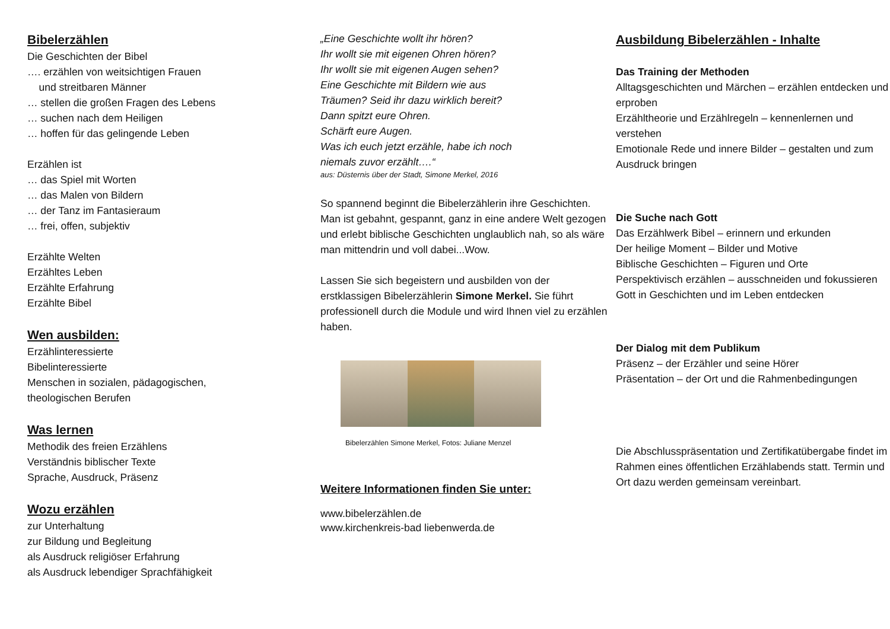Bibelerzählen
Die Geschichten der Bibel
…. erzählen von weitsichtigen Frauen
und streitbaren Männer
… stellen die großen Fragen des Lebens
… suchen nach dem Heiligen
… hoffen für das gelingende Leben
Erzählen ist
… das Spiel mit Worten
… das Malen von Bildern
… der Tanz im Fantasieraum
… frei, offen, subjektiv
Erzählte Welten
Erzähltes Leben
Erzählte Erfahrung
Erzählte Bibel
Wen ausbilden:
Erzählinteressierte
Bibelinteressierte
Menschen in sozialen, pädagogischen,
theologischen Berufen
Was lernen
Methodik des freien Erzählens
Verständnis biblischer Texte
Sprache, Ausdruck, Präsenz
Wozu erzählen
zur Unterhaltung
zur Bildung und Begleitung
als Ausdruck religiöser Erfahrung
als Ausdruck lebendiger Sprachfähigkeit
„Eine Geschichte wollt ihr hören?
Ihr wollt sie mit eigenen Ohren hören?
Ihr wollt sie mit eigenen Augen sehen?
Eine Geschichte mit Bildern wie aus
Träumen? Seid ihr dazu wirklich bereit?
Dann spitzt eure Ohren.
Schärft eure Augen.
Was ich euch jetzt erzähle, habe ich noch
niemals zuvor erzählt….“
aus: Düsternis über der Stadt, Simone Merkel, 2016
So spannend beginnt die Bibelerzählerin ihre Geschichten. Man ist gebahnt, gespannt, ganz in eine andere Welt gezogen und erlebt biblische Geschichten unglaublich nah, so als wäre man mittendrin und voll dabei...Wow.
Lassen Sie sich begeistern und ausbilden von der erstklassigen Bibelerzählerin Simone Merkel. Sie führt professionell durch die Module und wird Ihnen viel zu erzählen haben.
Bibelerzählen Simone Merkel, Fotos: Juliane Menzel
Weitere Informationen finden Sie unter:
www.bibelerzählen.de
www.kirchenkreis-bad liebenwerda.de
Ausbildung Bibelerzählen - Inhalte
Das Training der Methoden
Alltagsgeschichten und Märchen – erzählen entdecken und erproben
Erzähltheorie und Erzählregeln – kennenlernen und verstehen
Emotionale Rede und innere Bilder – gestalten und zum Ausdruck bringen
Die Suche nach Gott
Das Erzählwerk Bibel – erinnern und erkunden
Der heilige Moment – Bilder und Motive
Biblische Geschichten – Figuren und Orte
Perspektivisch erzählen – ausschneiden und fokussieren
Gott in Geschichten und im Leben entdecken
Der Dialog mit dem Publikum
Präsenz – der Erzähler und seine Hörer
Präsentation – der Ort und die Rahmenbedingungen
Die Abschlusspräsentation und Zertifikatübergabe findet im Rahmen eines öffentlichen Erzählabends statt. Termin und Ort dazu werden gemeinsam vereinbart.